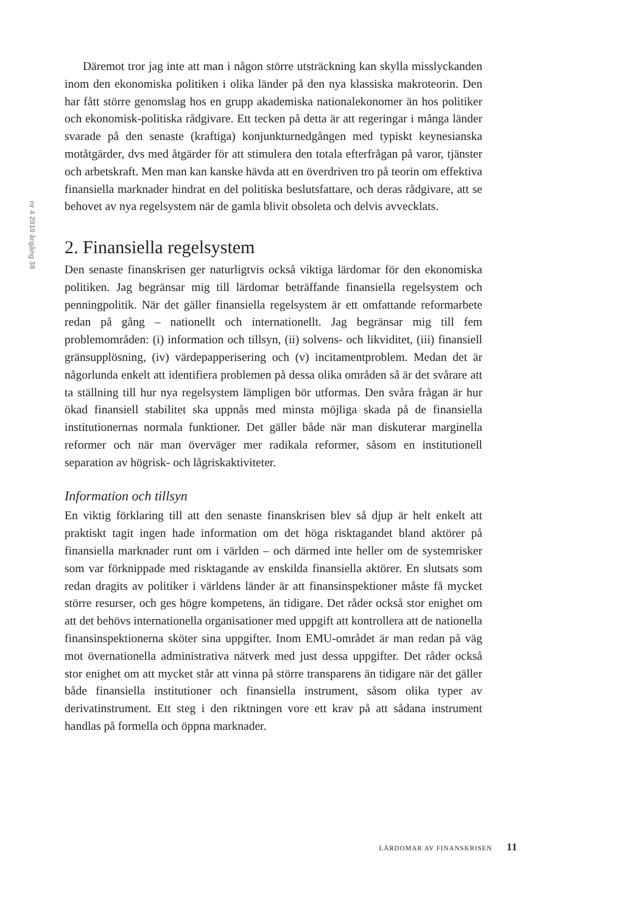nr 4 2010 årgång 38
Däremot tror jag inte att man i någon större utsträckning kan skylla misslyckanden inom den ekonomiska politiken i olika länder på den nya klassiska makroteorin. Den har fått större genomslag hos en grupp akademiska nationalekonomer än hos politiker och ekonomisk-politiska rådgivare. Ett tecken på detta är att regeringar i många länder svarade på den senaste (kraftiga) konjunkturnedgången med typiskt keynesianska motåtgärder, dvs med åtgärder för att stimulera den totala efterfrågan på varor, tjänster och arbetskraft. Men man kan kanske hävda att en överdriven tro på teorin om effektiva finansiella marknader hindrat en del politiska beslutsfattare, och deras rådgivare, att se behovet av nya regelsystem när de gamla blivit obsoleta och delvis avvecklats.
2. Finansiella regelsystem
Den senaste finanskrisen ger naturligtvis också viktiga lärdomar för den ekonomiska politiken. Jag begränsar mig till lärdomar beträffande finansiella regelsystem och penningpolitik. När det gäller finansiella regelsystem är ett omfattande reformarbete redan på gång – nationellt och internationellt. Jag begränsar mig till fem problemområden: (i) information och tillsyn, (ii) solvens- och likviditet, (iii) finansiell gränsupplösning, (iv) värdepapperisering och (v) incitamentproblem. Medan det är någorlunda enkelt att identifiera problemen på dessa olika områden så är det svårare att ta ställning till hur nya regelsystem lämpligen bör utformas. Den svåra frågan är hur ökad finansiell stabilitet ska uppnås med minsta möjliga skada på de finansiella institutionernas normala funktioner. Det gäller både när man diskuterar marginella reformer och när man överväger mer radikala reformer, såsom en institutionell separation av högrisk- och lågriskaktiviteter.
Information och tillsyn
En viktig förklaring till att den senaste finanskrisen blev så djup är helt enkelt att praktiskt tagit ingen hade information om det höga risktagandet bland aktörer på finansiella marknader runt om i världen – och därmed inte heller om de systemrisker som var förknippade med risktagande av enskilda finansiella aktörer. En slutsats som redan dragits av politiker i världens länder är att finansinspektioner måste få mycket större resurser, och ges högre kompetens, än tidigare. Det råder också stor enighet om att det behövs internationella organisationer med uppgift att kontrollera att de nationella finansinspektionerna sköter sina uppgifter. Inom EMU-området är man redan på väg mot övernationella administrativa nätverk med just dessa uppgifter. Det råder också stor enighet om att mycket står att vinna på större transparens än tidigare när det gäller både finansiella institutioner och finansiella instrument, såsom olika typer av derivatinstrument. Ett steg i den riktningen vore ett krav på att sådana instrument handlas på formella och öppna marknader.
LÄRDOMAR AV FINANSKRISEN 11